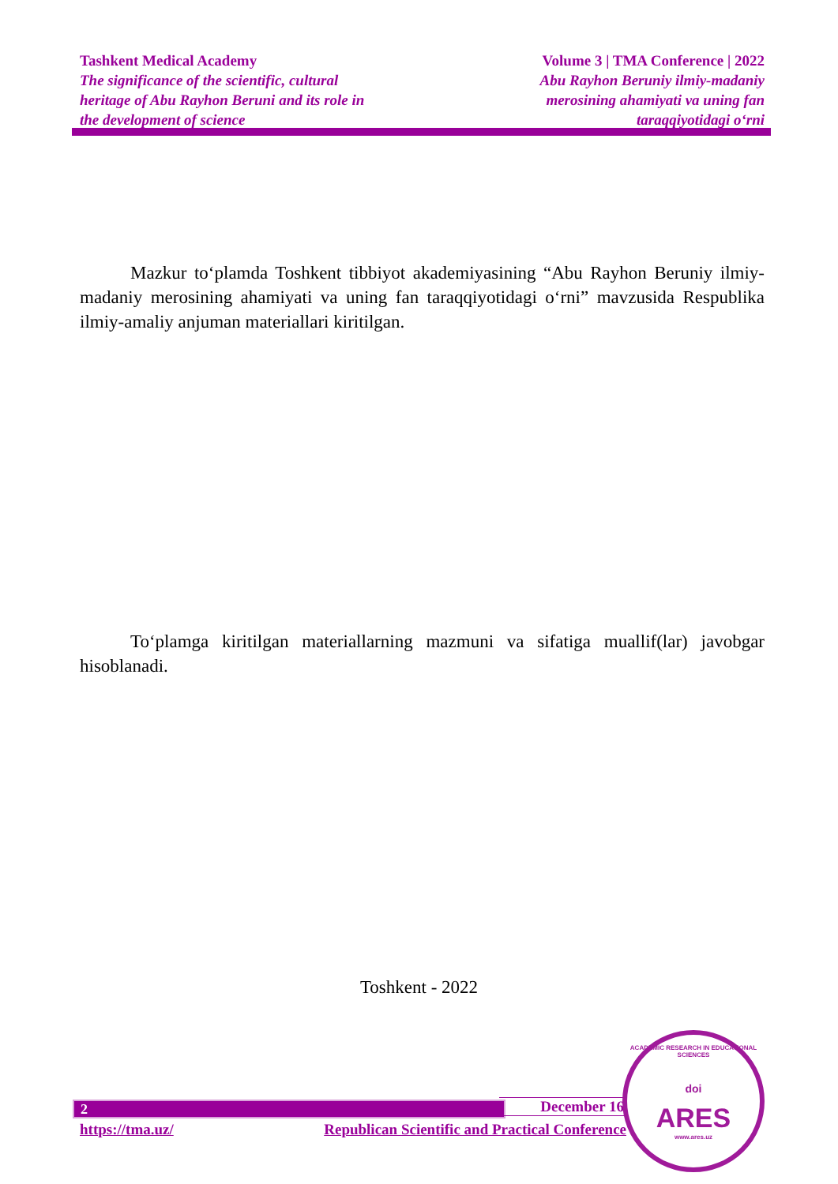Tashkent Medical Academy
The significance of the scientific, cultural
heritage of Abu Rayhon Beruni and its role in
the development of science
Volume 3 | TMA Conference | 2022
Abu Rayhon Beruniy ilmiy-madaniy
merosining ahamiyati va uning fan
taraqqiyotidagi o‘rni
Mazkur to‘plamda Toshkent tibbiyot akademiyasining “Abu Rayhon Beruniy ilmiy-madaniy merosining ahamiyati va uning fan taraqqiyotidagi o‘rni” mavzusida Respublika ilmiy-amaliy anjuman materiallari kiritilgan.
To‘plamga kiritilgan materiallarning mazmuni va sifatiga muallif(lar) javobgar hisoblanadi.
Toshkent - 2022
2 December 16
https://tma.uz/ Republican Scientific and Practical Conference
ACADEMIC RESEARCH IN EDUCATIONAL SCIENCES
doi
ARES
www.ares.uz